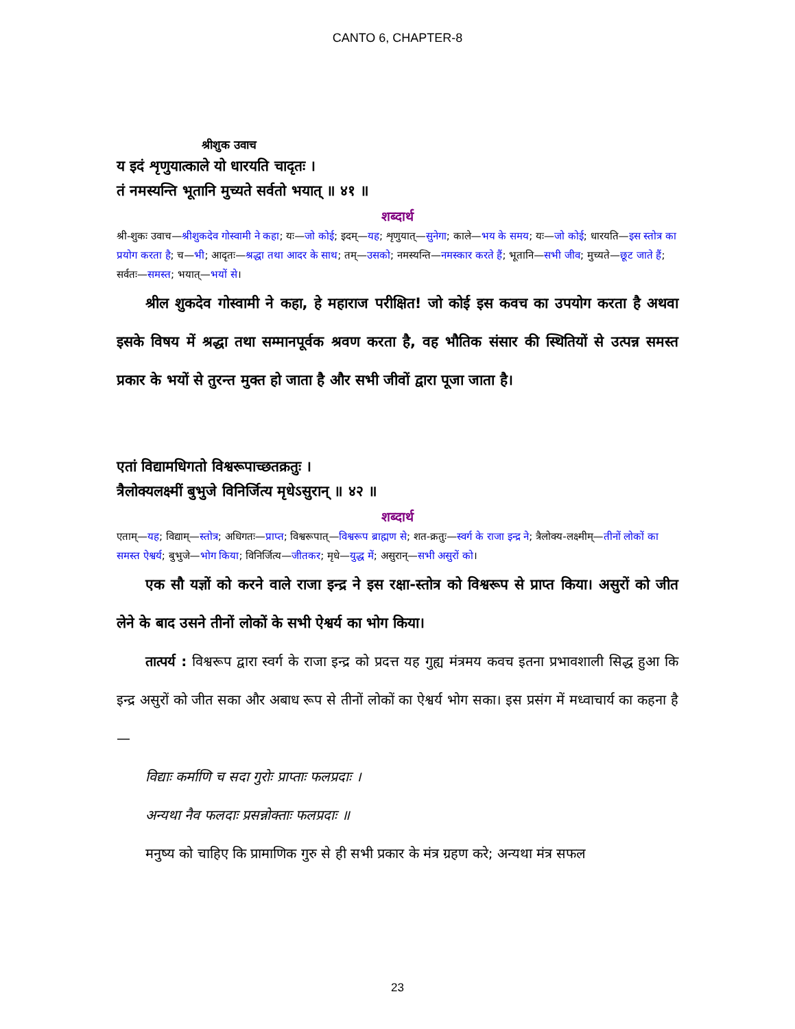CANTO 6, CHAPTER-8
श्रीशुक उवाच
य इदं शृणुयात्काले यो धारयति चादृतः ।
तं नमस्यन्ति भूतानि मुच्यते सर्वतो भयात् ॥ ४१ ॥
शब्दार्थ
श्री-शुकः उवाच—श्रीशुकदेव गोस्वामी ने कहा; यः—जो कोई; इदम्—यह; शृणुयात्—सुनेगा; काले—भय के समय; यः—जो कोई; धारयति—इस स्तोत्र का प्रयोग करता है; च—भी; आदृतः—श्रद्धा तथा आदर के साथ; तम्—उसको; नमस्यन्ति—नमस्कार करते हैं; भूतानि—सभी जीव; मुच्यते—छूट जाते हैं; सर्वतः—समस्त; भयात्—भयों से।
श्रील शुकदेव गोस्वामी ने कहा, हे महाराज परीक्षित! जो कोई इस कवच का उपयोग करता है अथवा इसके विषय में श्रद्धा तथा सम्मानपूर्वक श्रवण करता है, वह भौतिक संसार की स्थितियों से उत्पन्न समस्त प्रकार के भयों से तुरन्त मुक्त हो जाता है और सभी जीवों द्वारा पूजा जाता है।
एतां विद्यामधिगतो विश्वरूपाच्छतक्रतुः ।
त्रैलोक्यलक्ष्मीं बुभुजे विनिर्जित्य मृधेऽसुरान् ॥ ४२ ॥
शब्दार्थ
एताम्—यह; विद्याम्—स्तोत्र; अधिगतः—प्राप्त; विश्वरूपात्—विश्वरूप ब्राह्मण से; शत-क्रतुः—स्वर्ग के राजा इन्द्र ने; त्रैलोक्य-लक्ष्मीम्—तीनों लोकों का समस्त ऐश्वर्य; बुभुजे—भोग किया; विनिर्जित्य—जीतकर; मृधे—युद्ध में; असुरान्—सभी असुरों को।
एक सौ यज्ञों को करने वाले राजा इन्द्र ने इस रक्षा-स्तोत्र को विश्वरूप से प्राप्त किया। असुरों को जीत लेने के बाद उसने तीनों लोकों के सभी ऐश्वर्य का भोग किया।
तात्पर्य : विश्वरूप द्वारा स्वर्ग के राजा इन्द्र को प्रदत्त यह गुह्य मंत्रमय कवच इतना प्रभावशाली सिद्ध हुआ कि इन्द्र असुरों को जीत सका और अबाध रूप से तीनों लोकों का ऐश्वर्य भोग सका। इस प्रसंग में मध्वाचार्य का कहना है—
विद्याः कर्माणि च सदा गुरोः प्राप्ताः फलप्रदाः ।
अन्यथा नैव फलदाः प्रसन्नोक्ताः फलप्रदाः ॥
मनुष्य को चाहिए कि प्रामाणिक गुरु से ही सभी प्रकार के मंत्र ग्रहण करे; अन्यथा मंत्र सफल
23